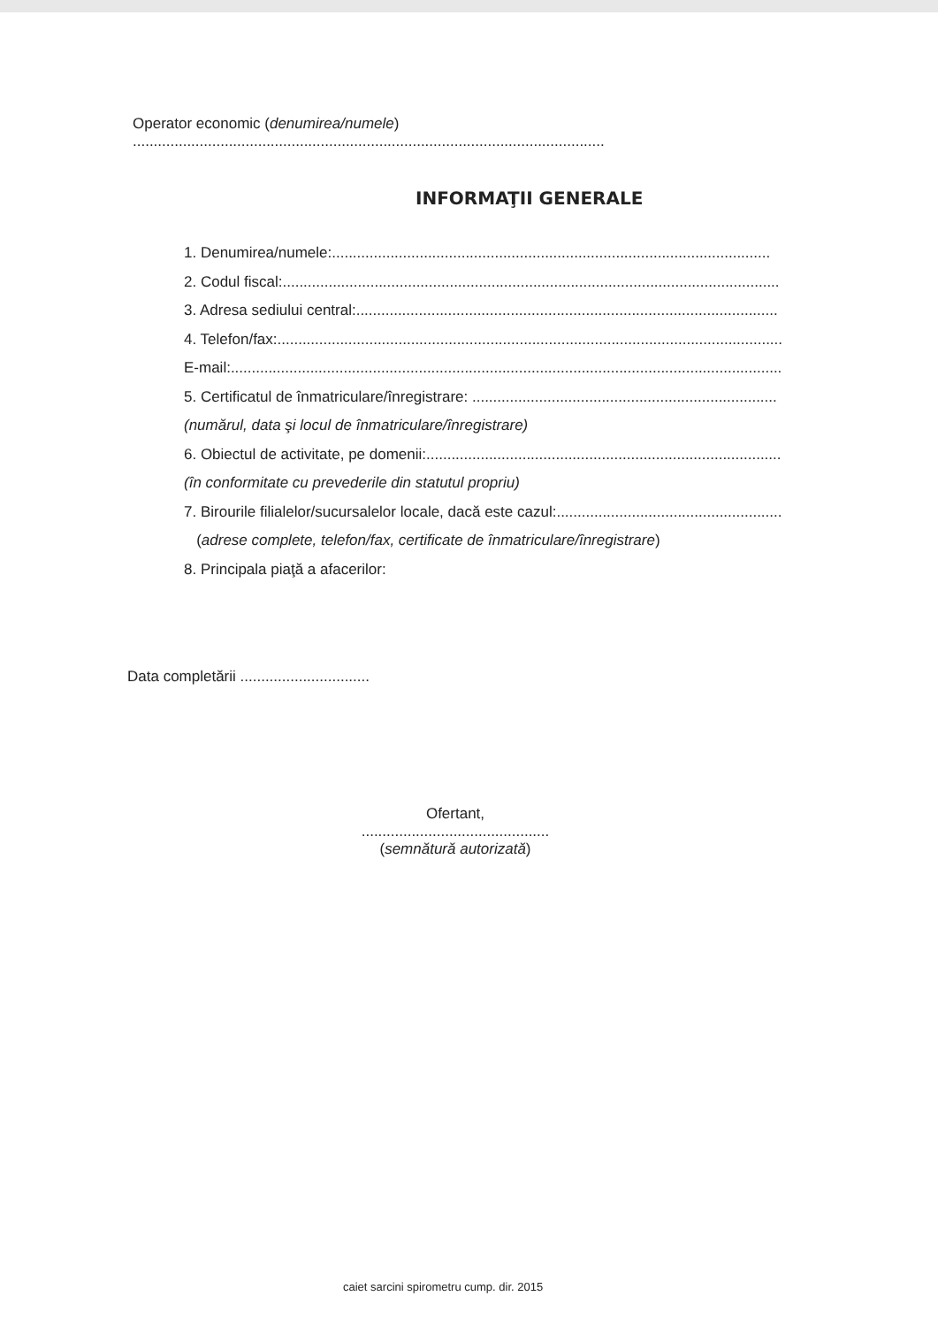Operator economic (denumirea/numele)
.................................................................................................................
INFORMAŢII GENERALE
1. Denumirea/numele:.........................................................................................................
2. Codul fiscal:.......................................................................................................................
3. Adresa sediului central:.....................................................................................................
4. Telefon/fax:.........................................................................................................................
E-mail:....................................................................................................................................
5. Certificatul de înmatriculare/înregistrare: .........................................................................
(numărul, data şi locul de înmatriculare/înregistrare)
6. Obiectul de activitate, pe domenii:.......................................................................................
(în conformitate cu prevederile din statutul propriu)
7. Birourile filialelor/sucursalelor locale, dacă este cazul:......................................................
(adrese complete, telefon/fax, certificate de înmatriculare/înregistrare)
8. Principala piaţă a afacerilor:
Data completării ...............................
Ofertant,
.............................................
(semnătură autorizată)
caiet sarcini spirometru cump. dir. 2015